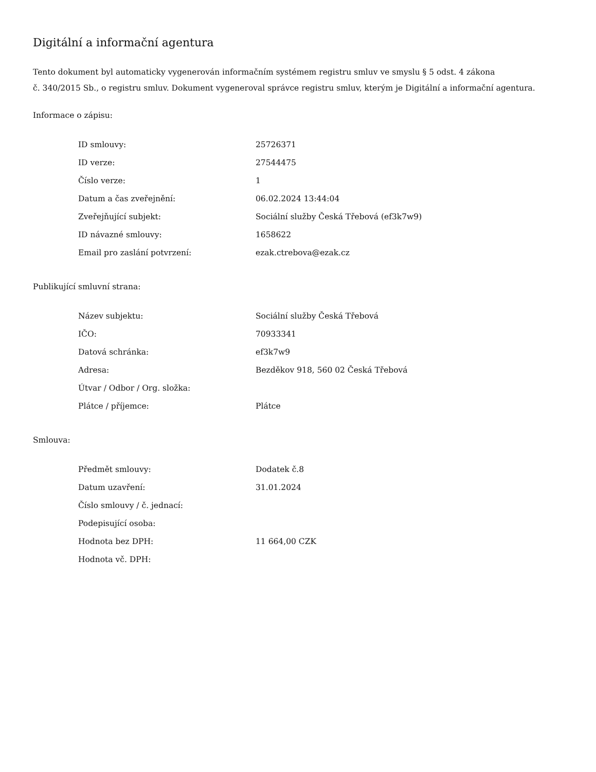Digitální a informační agentura
Tento dokument byl automaticky vygenerován informačním systémem registru smluv ve smyslu § 5 odst. 4 zákona
č. 340/2015 Sb., o registru smluv. Dokument vygeneroval správce registru smluv, kterým je Digitální a informační agentura.
Informace o zápisu:
| ID smlouvy: | 25726371 |
| ID verze: | 27544475 |
| Číslo verze: | 1 |
| Datum a čas zveřejnění: | 06.02.2024 13:44:04 |
| Zveřejňující subjekt: | Sociální služby Česká Třebová (ef3k7w9) |
| ID návazné smlouvy: | 1658622 |
| Email pro zaslání potvrzení: | ezak.ctrebova@ezak.cz |
Publikující smluvní strana:
| Název subjektu: | Sociální služby Česká Třebová |
| IČO: | 70933341 |
| Datová schránka: | ef3k7w9 |
| Adresa: | Bezděkov 918, 560 02 Česká Třebová |
| Útvar / Odbor / Org. složka: | |
| Plátce / příjemce: | Plátce |
Smlouva:
| Předmět smlouvy: | Dodatek č.8 |
| Datum uzavření: | 31.01.2024 |
| Číslo smlouvy / č. jednací: | |
| Podepisující osoba: | |
| Hodnota bez DPH: | 11 664,00 CZK |
| Hodnota vč. DPH: | |